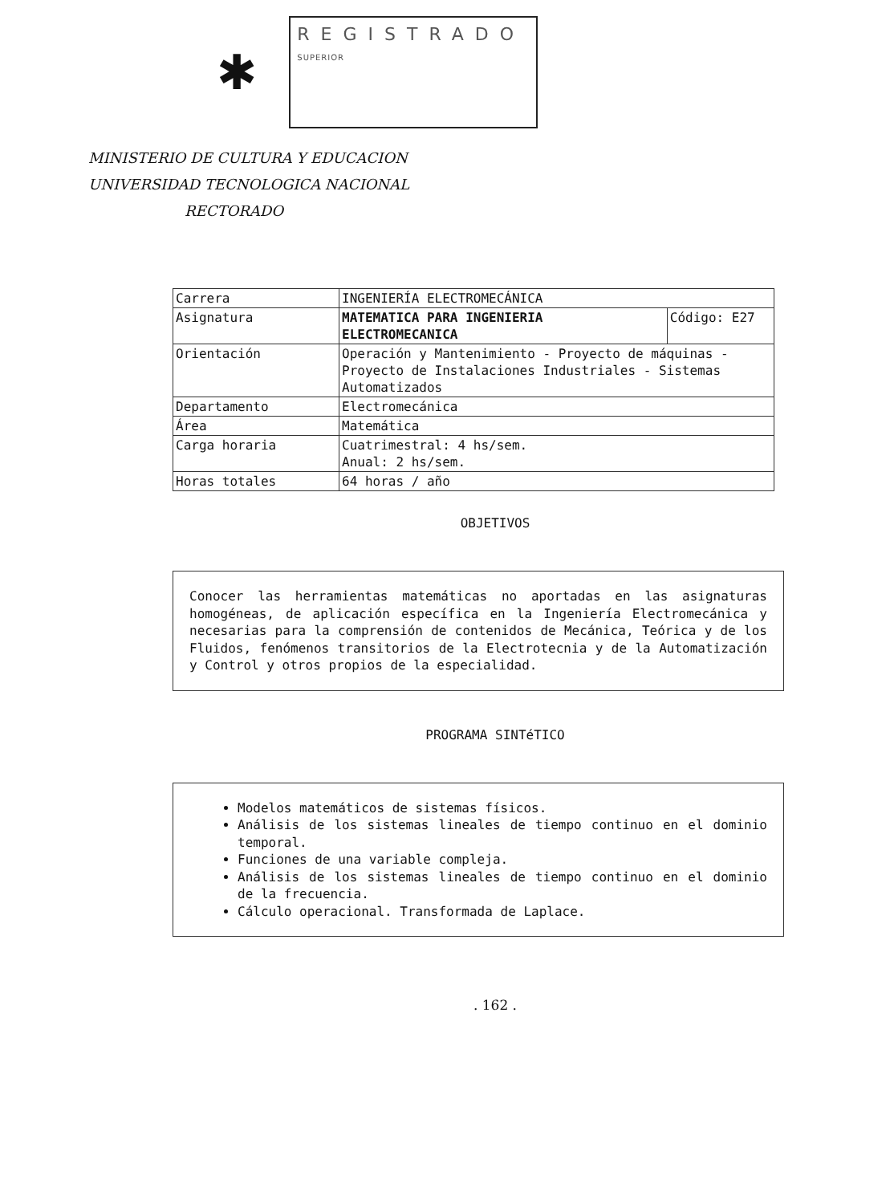✱
REGISTRADO
SUPERIOR
MINISTERIO DE CULTURA Y EDUCACION
UNIVERSIDAD TECNOLOGICA NACIONAL
RECTORADO
| Carrera | INGENIERÍA ELECTROMECÁNICA | |
| Asignatura | MATEMATICA PARA INGENIERIA ELECTROMECANICA | Código: E27 |
| Orientación | Operación y Mantenimiento - Proyecto de máquinas - Proyecto de Instalaciones Industriales - Sistemas Automatizados | |
| Departamento | Electromecánica | |
| Área | Matemática | |
| Carga horaria | Cuatrimestral: 4 hs/sem. Anual: 2 hs/sem. | |
| Horas totales | 64 horas / año | |
OBJETIVOS
Conocer las herramientas matemáticas no aportadas en las asignaturas homogéneas, de aplicación específica en la Ingeniería Electromecánica y necesarias para la comprensión de contenidos de Mecánica, Teórica y de los Fluidos, fenómenos transitorios de la Electrotecnia y de la Automatización y Control y otros propios de la especialidad.
PROGRAMA SINTéTICO
Modelos matemáticos de sistemas físicos.
Análisis de los sistemas lineales de tiempo continuo en el dominio temporal.
Funciones de una variable compleja.
Análisis de los sistemas lineales de tiempo continuo en el dominio de la frecuencia.
Cálculo operacional. Transformada de Laplace.
. 162 .